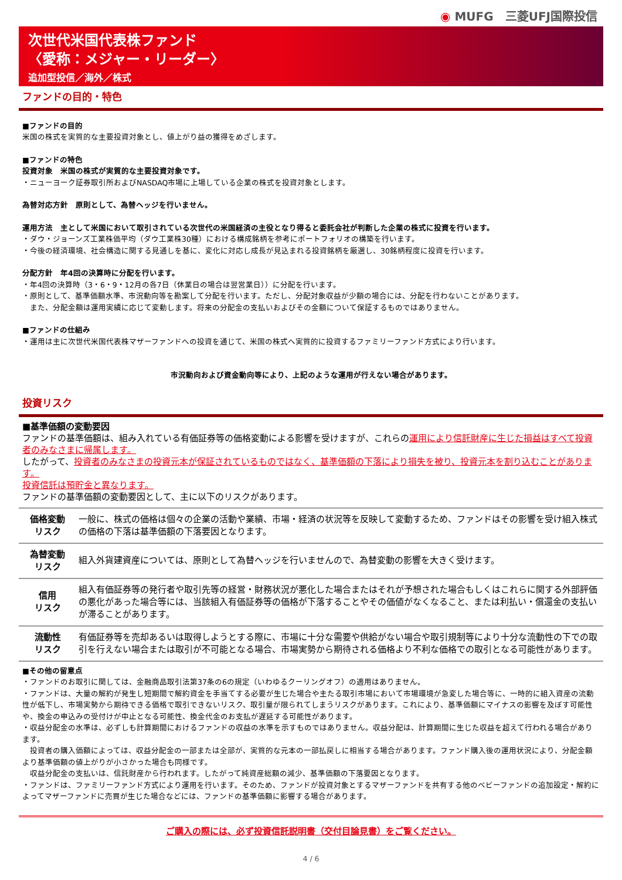◉ MUFG　三菱UFJ国際投信
次世代米国代表株ファンド
〈愛称：メジャー・リーダー〉
追加型投信／海外／株式
ファンドの目的・特色
■ファンドの目的
米国の株式を実質的な主要投資対象とし、値上がり益の獲得をめざします。
■ファンドの特色
投資対象　米国の株式が実質的な主要投資対象です。
・ニューヨーク証券取引所およびNASDAQ市場に上場している企業の株式を投資対象とします。
為替対応方針　原則として、為替ヘッジを行いません。
運用方法　主として米国において取引されている次世代の米国経済の主役となり得ると委託会社が判断した企業の株式に投資を行います。
・ダウ・ジョーンズ工業株価平均（ダウ工業株30種）における構成銘柄を参考にポートフォリオの構築を行います。
・今後の経済環境、社会構造に関する見通しを基に、変化に対応し成長が見込まれる投資銘柄を厳選し、30銘柄程度に投資を行います。
分配方針　年4回の決算時に分配を行います。
・年4回の決算時（3・6・9・12月の各7日（休業日の場合は翌営業日））に分配を行います。
・原則として、基準価額水準、市況動向等を勘案して分配を行います。ただし、分配対象収益が少額の場合には、分配を行わないことがあります。
　また、分配金額は運用実績に応じて変動します。将来の分配金の支払いおよびその金額について保証するものではありません。
■ファンドの仕組み
・運用は主に次世代米国代表株マザーファンドへの投資を通じて、米国の株式へ実質的に投資するファミリーファンド方式により行います。
市況動向および資金動向等により、上記のような運用が行えない場合があります。
投資リスク
■基準価額の変動要因
ファンドの基準価額は、組み入れている有価証券等の価格変動による影響を受けますが、これらの運用により信託財産に生じた損益はすべて投資者のみなさまに帰属します。
したがって、投資者のみなさまの投資元本が保証されているものではなく、基準価額の下落により損失を被り、投資元本を割り込むことがあります。
投資信託は預貯金と異なります。
ファンドの基準価額の変動要因として、主に以下のリスクがあります。
| 価格変動 リスク | 一般に、株式の価格は個々の企業の活動や業績、市場・経済の状況等を反映して変動するため、ファンドはその影響を受け組入株式の価格の下落は基準価額の下落要因となります。 |
| 為替変動 リスク | 組入外貨建資産については、原則として為替ヘッジを行いませんので、為替変動の影響を大きく受けます。 |
| 信用 リスク | 組入有価証券等の発行者や取引先等の経営・財務状況が悪化した場合またはそれが予想された場合もしくはこれらに関する外部評価の悪化があった場合等には、当該組入有価証券等の価格が下落することやその価値がなくなること、または利払い・償還金の支払いが滞ることがあります。 |
| 流動性 リスク | 有価証券等を売却あるいは取得しようとする際に、市場に十分な需要や供給がない場合や取引規制等により十分な流動性の下での取引を行えない場合または取引が不可能となる場合、市場実勢から期待される価格より不利な価格での取引となる可能性があります。 |
■その他の留意点
・ファンドのお取引に関しては、金融商品取引法第37条の6の規定（いわゆるクーリングオフ）の適用はありません。
・ファンドは、大量の解約が発生し短期間で解約資金を手当てする必要が生じた場合や主たる取引市場において市場環境が急変した場合等に、一時的に組入資産の流動性が低下し、市場実勢から期待できる価格で取引できないリスク、取引量が限られてしまうリスクがあります。これにより、基準価額にマイナスの影響を及ぼす可能性や、換金の申込みの受付けが中止となる可能性、換金代金のお支払が遅延する可能性があります。
・収益分配金の水準は、必ずしも計算期間におけるファンドの収益の水準を示すものではありません。収益分配は、計算期間に生じた収益を超えて行われる場合があります。
　投資者の購入価額によっては、収益分配金の一部または全部が、実質的な元本の一部払戻しに相当する場合があります。ファンド購入後の運用状況により、分配金額より基準価額の値上がりが小さかった場合も同様です。
　収益分配金の支払いは、信託財産から行われます。したがって純資産総額の減少、基準価額の下落要因となります。
・ファンドは、ファミリーファンド方式により運用を行います。そのため、ファンドが投資対象とするマザーファンドを共有する他のベビーファンドの追加設定・解約によってマザーファンドに売買が生じた場合などには、ファンドの基準価額に影響する場合があります。
ご購入の際には、必ず投資信託説明書（交付目論見書）をご覧ください。
4 / 6